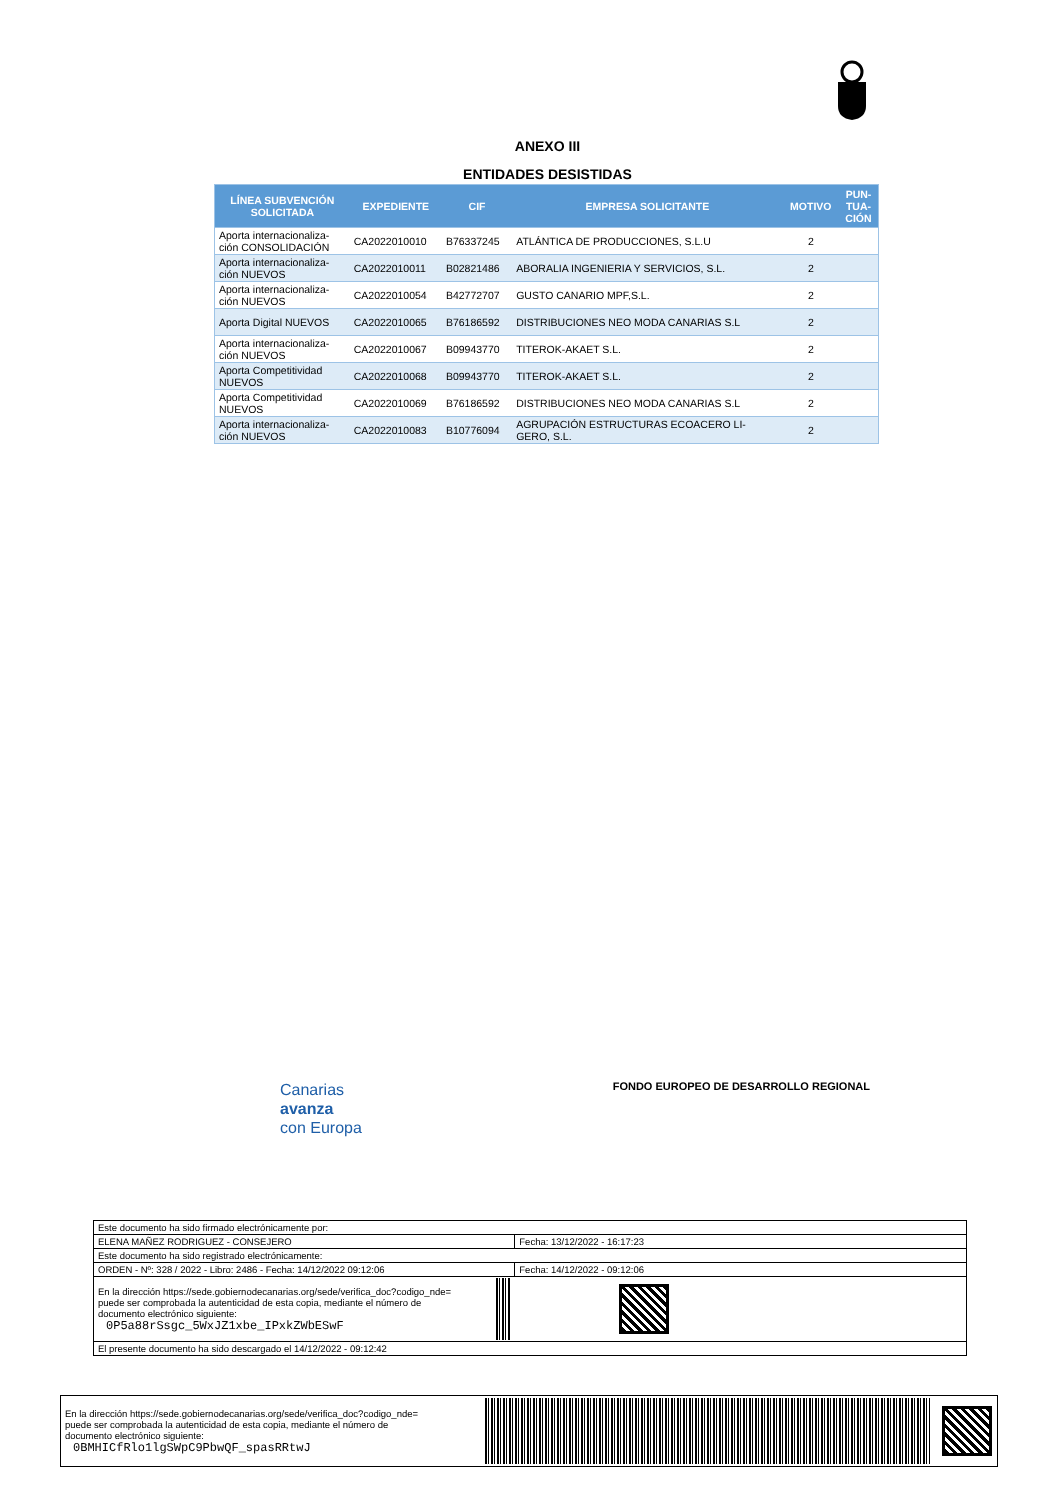ANEXO III
ENTIDADES DESISTIDAS
| LÍNEA SUBVENCIÓN SOLICITADA | EXPEDIENTE | CIF | EMPRESA SOLICITANTE | MOTIVO | PUN- TUA- CIÓN |
| --- | --- | --- | --- | --- | --- |
| Aporta internacionaliza- ción CONSOLIDACIÓN | CA2022010010 | B76337245 | ATLÁNTICA DE PRODUCCIONES, S.L.U | 2 | |
| Aporta internacionaliza- ción NUEVOS | CA2022010011 | B02821486 | ABORALIA INGENIERIA Y SERVICIOS, S.L. | 2 | |
| Aporta internacionaliza- ción NUEVOS | CA2022010054 | B42772707 | GUSTO CANARIO MPF,S.L. | 2 | |
| Aporta Digital NUEVOS | CA2022010065 | B76186592 | DISTRIBUCIONES NEO MODA CANARIAS S.L | 2 | |
| Aporta internacionaliza- ción NUEVOS | CA2022010067 | B09943770 | TITEROK-AKAET S.L. | 2 | |
| Aporta Competitividad NUEVOS | CA2022010068 | B09943770 | TITEROK-AKAET S.L. | 2 | |
| Aporta Competitividad NUEVOS | CA2022010069 | B76186592 | DISTRIBUCIONES NEO MODA CANARIAS S.L | 2 | |
| Aporta internacionaliza- ción NUEVOS | CA2022010083 | B10776094 | AGRUPACIÓN ESTRUCTURAS ECOACERO LI- GERO, S.L. | 2 | |
Canarias
avanza
con Europa
FONDO EUROPEO DE DESARROLLO REGIONAL
| Este documento ha sido firmado electrónicamente por: | | |
| ELENA MAÑEZ RODRIGUEZ - CONSEJERO | | Fecha: 13/12/2022 - 16:17:23 |
| Este documento ha sido registrado electrónicamente: | | |
| ORDEN - Nº: 328 / 2022 - Libro: 2486 - Fecha: 14/12/2022 09:12:06 | | Fecha: 14/12/2022 - 09:12:06 |
| En la dirección https://sede.gobiernodecanarias.org/sede/verifica_doc?codigo_nde= puede ser comprobada la autenticidad de esta copia, mediante el número de documento electrónico siguiente: 0P5a88rSsgc_5WxJZ1xbe_IPxkZWbESwF | | |
| El presente documento ha sido descargado el 14/12/2022 - 09:12:42 | | |
En la dirección https://sede.gobiernodecanarias.org/sede/verifica_doc?codigo_nde=
puede ser comprobada la autenticidad de esta copia, mediante el número de
documento electrónico siguiente:
0BMHICfRlo1lgSWpC9PbwQF_spasRRtwJ